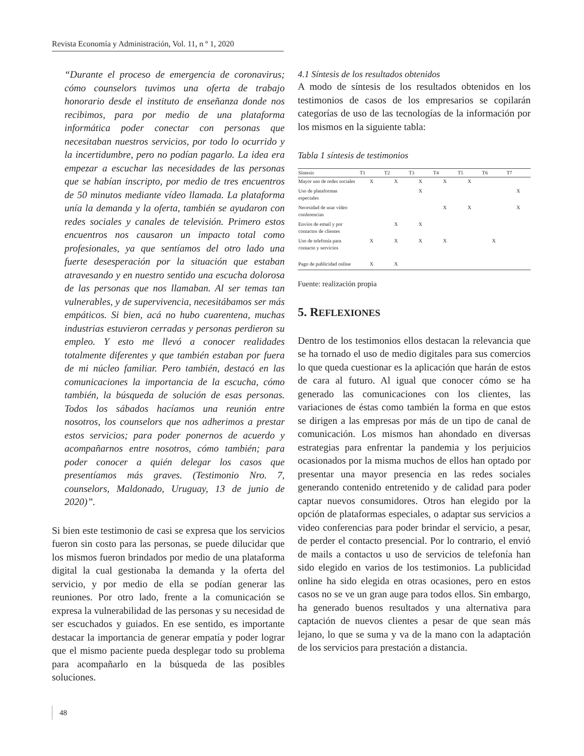Revista Economía y Administración, Vol. 11, n º 1, 2020
“Durante el proceso de emergencia de coronavirus; cómo counselors tuvimos una oferta de trabajo honorario desde el instituto de enseñanza donde nos recibimos, para por medio de una plataforma informática poder conectar con personas que necesitaban nuestros servicios, por todo lo ocurrido y la incertidumbre, pero no podían pagarlo. La idea era empezar a escuchar las necesidades de las personas que se habían inscripto, por medio de tres encuentros de 50 minutos mediante vídeo llamada. La plataforma unía la demanda y la oferta, también se ayudaron con redes sociales y canales de televisión. Primero estos encuentros nos causaron un impacto total como profesionales, ya que sentíamos del otro lado una fuerte desesperación por la situación que estaban atravesando y en nuestro sentido una escucha dolorosa de las personas que nos llamaban. Al ser temas tan vulnerables, y de supervivencia, necesitábamos ser más empáticos. Si bien, acá no hubo cuarentena, muchas industrias estuvieron cerradas y personas perdieron su empleo. Y esto me llevó a conocer realidades totalmente diferentes y que también estaban por fuera de mi núcleo familiar. Pero también, destacó en las comunicaciones la importancia de la escucha, cómo también, la búsqueda de solución de esas personas. Todos los sábados hacíamos una reunión entre nosotros, los counselors que nos adherimos a prestar estos servicios; para poder ponernos de acuerdo y acompañarnos entre nosotros, cómo también; para poder conocer a quién delegar los casos que presentíamos más graves. (Testimonio Nro. 7, counselors, Maldonado, Uruguay, 13 de junio de 2020)”.
Si bien este testimonio de casi se expresa que los servicios fueron sin costo para las personas, se puede dilucidar que los mismos fueron brindados por medio de una plataforma digital la cual gestionaba la demanda y la oferta del servicio, y por medio de ella se podían generar las reuniones. Por otro lado, frente a la comunicación se expresa la vulnerabilidad de las personas y su necesidad de ser escuchados y guiados. En ese sentido, es importante destacar la importancia de generar empatía y poder lograr que el mismo paciente pueda desplegar todo su problema para acompañarlo en la búsqueda de las posibles soluciones.
4.1 Síntesis de los resultados obtenidos
A modo de síntesis de los resultados obtenidos en los testimonios de casos de los empresarios se copilarán categorías de uso de las tecnologías de la información por los mismos en la siguiente tabla:
Tabla 1 síntesis de testimonios
| Síntesis | T1 | T2 | T3 | T4 | T5 | T6 | T7 |
| --- | --- | --- | --- | --- | --- | --- | --- |
| Mayor uso de redes sociales | X | X | X | X | X | | |
| Uso de plataformas especiales | | | X | | | | X |
| Necesidad de usar vídeo conferencias | | | | X | X | | X |
| Envíos de email y por contactos de clientes | | X | X | | | | |
| Uso de telefonía para contacto y servicios | X | X | X | X | | X | |
| Pago de publicidad online | X | X | | | | | |
Fuente: realización propia
5. REFLEXIONES
Dentro de los testimonios ellos destacan la relevancia que se ha tornado el uso de medio digitales para sus comercios lo que queda cuestionar es la aplicación que harán de estos de cara al futuro. Al igual que conocer cómo se ha generado las comunicaciones con los clientes, las variaciones de éstas como también la forma en que estos se dirigen a las empresas por más de un tipo de canal de comunicación. Los mismos han ahondado en diversas estrategias para enfrentar la pandemia y los perjuicios ocasionados por la misma muchos de ellos han optado por presentar una mayor presencia en las redes sociales generando contenido entretenido y de calidad para poder captar nuevos consumidores. Otros han elegido por la opción de plataformas especiales, o adaptar sus servicios a video conferencias para poder brindar el servicio, a pesar, de perder el contacto presencial. Por lo contrario, el envió de mails a contactos u uso de servicios de telefonía han sido elegido en varios de los testimonios. La publicidad online ha sido elegida en otras ocasiones, pero en estos casos no se ve un gran auge para todos ellos. Sin embargo, ha generado buenos resultados y una alternativa para captación de nuevos clientes a pesar de que sean más lejano, lo que se suma y va de la mano con la adaptación de los servicios para prestación a distancia.
48